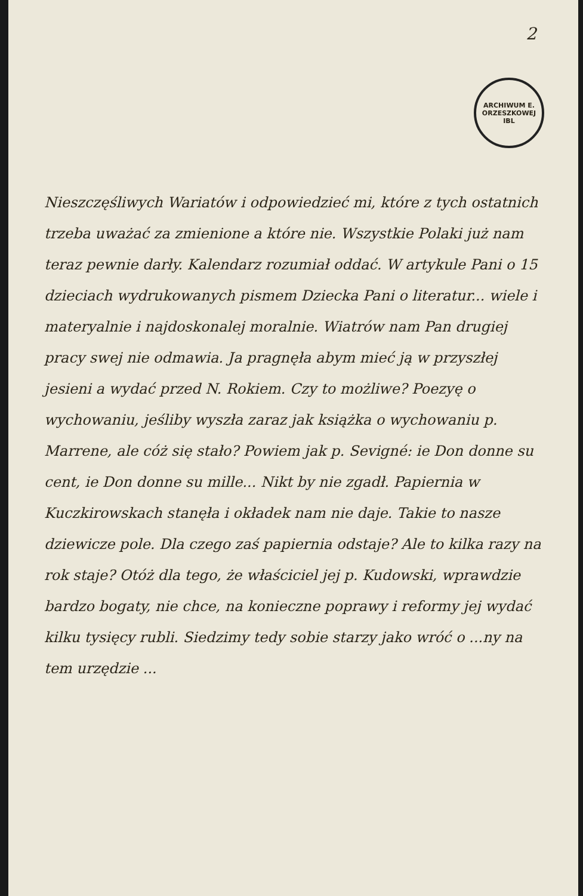2
ARCHIWUM E. ORZESZKOWEJ
IBL
Nieszczęśliwych Wariatów i odpowiedzieć mi, które z tych ostatnich trzeba uważać za zmienione a które nie. Wszystkie Polaki już nam teraz pewnie darły. Kalendarz rozumiał oddać. W artykule Pani o 15 dzieciach wydrukowanych pismem Dziecka Pani o literatur... wiele i materyalnie i najdoskonalej moralnie. Wiatrów nam Pan drugiej pracy swej nie odmawia. Ja pragnęła abym mieć ją w przyszłej jesieni a wydać przed N. Rokiem. Czy to możliwe? Poezyę o wychowaniu, jeśliby wyszła zaraz jak książka o wychowaniu p. Marrene, ale cóż się stało? Powiem jak p. Sevigné: ie Don donne su cent, ie Don donne su mille... Nikt by nie zgadł. Papiernia w Kuczkirowskach stanęła i okładek nam nie daje. Takie to nasze dziewicze pole. Dla czego zaś papiernia odstaje? Ale to kilka razy na rok staje? Otóż dla tego, że właściciel jej p. Kudowski, wprawdzie bardzo bogaty, nie chce, na konieczne poprawy i reformy jej wydać kilku tysięcy rubli. Siedzimy tedy sobie starzy jako wróć o ...ny na tem urzędzie ...